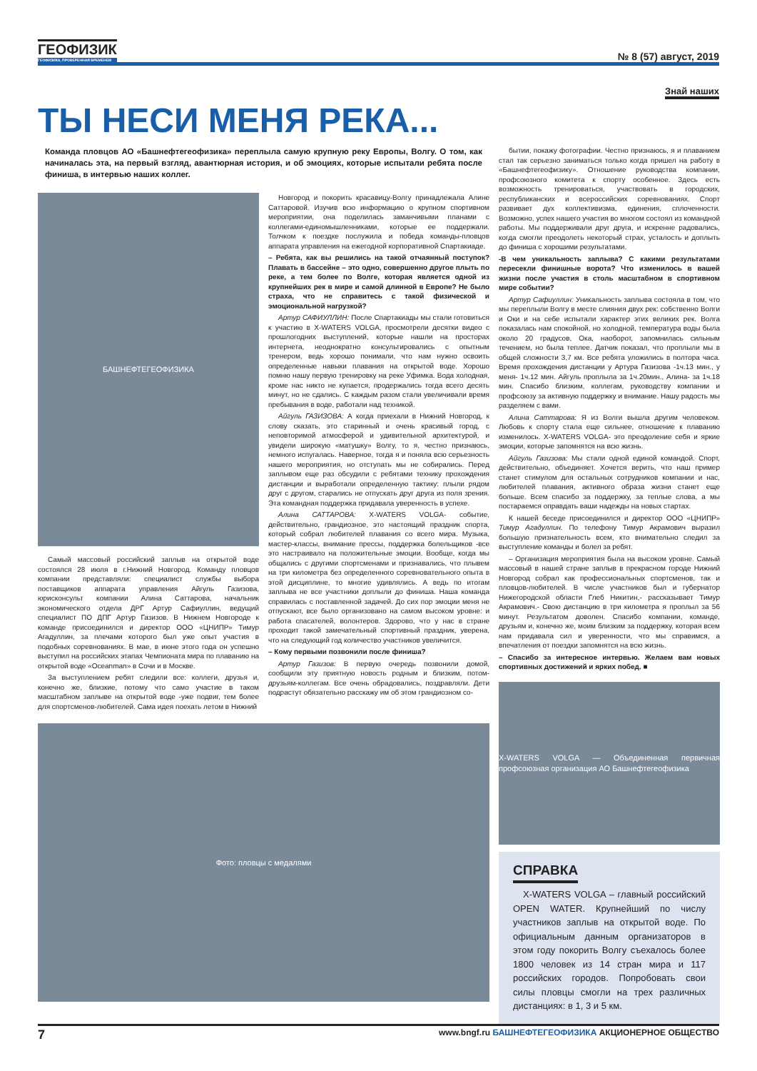ГЕОФИЗИК
ГЕОФИЗИКА, ПРОВЕРЕННАЯ ВРЕМЕНЕМ
№ 8 (57) август, 2019
Знай наших
ТЫ НЕСИ МЕНЯ РЕКА...
Команда пловцов АО «Башнефтегеофизика» переплыла самую крупную реку Европы, Волгу. О том, как начиналась эта, на первый взгляд, авантюрная история, и об эмоциях, которые испытали ребята после финиша, в интервью наших коллег.
БАШНЕФТЕГЕОФИЗИКА
Самый массовый российский заплыв на открытой воде состоялся 28 июля в г.Нижний Новгород. Команду пловцов компании представляли: специалист службы выбора поставщиков аппарата управления Айгуль Газизова, юрисконсульт компании Алина Саттарова, начальник экономического отдела ДРГ Артур Сафиуллин, ведущий специалист ПО ДПГ Артур Газизов. В Нижнем Новгороде к команде присоединился и директор ООО «ЦНИПР» Тимур Агадуллин, за плечами которого был уже опыт участия в подобных соревнованиях. В мае, в июне этого года он успешно выступил на российских этапах Чемпионата мира по плаванию на открытой воде «Oceanman» в Сочи и в Москве.
За выступлением ребят следили все: коллеги, друзья и, конечно же, близкие, потому что само участие в таком масштабном заплыве на открытой воде -уже подвиг, тем более для спортсменов-любителей. Сама идея поехать летом в Нижний
Новгород и покорить красавицу-Волгу принадлежала Алине Саттаровой. Изучив всю информацию о крупном спортивном мероприятии, она поделилась заманчивыми планами с коллегами-единомышленниками, которые ее поддержали. Толчком к поездке послужила и победа команды-пловцов аппарата управления на ежегодной корпоративной Спартакиаде.
– Ребята, как вы решились на такой отчаянный поступок? Плавать в бассейне – это одно, совершенно другое плыть по реке, а тем более по Волге, которая является одной из крупнейших рек в мире и самой длинной в Европе? Не было страха, что не справитесь с такой физической и эмоциональной нагрузкой?
Артур САФИУЛЛИН: После Спартакиады мы стали готовиться к участию в X-WATERS VOLGA, просмотрели десятки видео с прошлогодних выступлений, которые нашли на просторах интернета, неоднократно консультировались с опытным тренером, ведь хорошо понимали, что нам нужно освоить определенные навыки плавания на открытой воде. Хорошо помню нашу первую тренировку на реке Уфимка. Вода холодная, кроме нас никто не купается, продержались тогда всего десять минут, но не сдались. С каждым разом стали увеличивали время пребывания в воде, работали над техникой.
Айгуль ГАЗИЗОВА: А когда приехали в Нижний Новгород, к слову сказать, это старинный и очень красивый город, с неповторимой атмосферой и удивительной архитектурой, и увидели широкую «матушку» Волгу, то я, честно признаюсь, немного испугалась. Наверное, тогда я и поняла всю серьезность нашего мероприятия, но отступать мы не собирались. Перед заплывом еще раз обсудили с ребятами технику прохождения дистанции и выработали определенную тактику: плыли рядом друг с другом, старались не отпускать друг друга из поля зрения. Эта командная поддержка придавала уверенность в успехе.
Алина САТТАРОВА: X-WATERS VOLGA- событие, действительно, грандиозное, это настоящий праздник спорта, который собрал любителей плавания со всего мира. Музыка, мастер-классы, внимание прессы, поддержка болельщиков -все это настраивало на положительные эмоции. Вообще, когда мы общались с другими спортсменами и признавались, что плывем на три километра без определенного соревновательного опыта в этой дисциплине, то многие удивлялись. А ведь по итогам заплыва не все участники доплыли до финиша. Наша команда справилась с поставленной задачей. До сих пор эмоции меня не отпускают, все было организовано на самом высоком уровне: и работа спасателей, волонтеров. Здорово, что у нас в стране проходит такой замечательный спортивный праздник, уверена, что на следующий год количество участников увеличится.
– Кому первыми позвонили после финиша?
Артур Газизов: В первую очередь позвонили домой, сообщили эту приятную новость родным и близким, потом- друзьям-коллегам. Все очень обрадовались, поздравляли. Дети подрастут обязательно расскажу им об этом грандиозном со-
Фото: пловцы с медалями
бытии, покажу фотографии. Честно признаюсь, я и плаванием стал так серьезно заниматься только когда пришел на работу в «Башнефтегеофизику». Отношение руководства компании, профсоюзного комитета к спорту особенное. Здесь есть возможность тренироваться, участвовать в городских, республиканских и всероссийских соревнованиях. Спорт развивает дух коллективизма, единения, сплоченности. Возможно, успех нашего участия во многом состоял из командной работы. Мы поддерживали друг друга, и искренне радовались, когда смогли преодолеть некоторый страх, усталость и доплыть до финиша с хорошими результатами.
-В чем уникальность заплыва? С какими результатами пересекли финишные ворота? Что изменилось в вашей жизни после участия в столь масштабном в спортивном мире событии?
Артур Сафиуллин: Уникальность заплыва состояла в том, что мы переплыли Волгу в месте слияния двух рек: собственно Волги и Оки и на себе испытали характер этих великих рек. Волга показалась нам спокойной, но холодной, температура воды была около 20 градусов, Ока, наоборот, запомнилась сильным течением, но была теплее. Датчик показал, что проплыли мы в общей сложности 3,7 км. Все ребята уложились в полтора часа. Время прохождения дистанции у Артура Газизова -1ч.13 мин., у меня- 1ч.12 мин. Айгуль проплыла за 1ч.20мин., Алина- за 1ч.18 мин. Спасибо близким, коллегам, руководству компании и профсоюзу за активную поддержку и внимание. Нашу радость мы разделяем с вами.
Алина Саттарова: Я из Волги вышла другим человеком. Любовь к спорту стала еще сильнее, отношение к плаванию изменилось. X-WATERS VOLGA- это преодоление себя и яркие эмоции, которые запомнятся на всю жизнь.
Айгуль Газизова: Мы стали одной единой командой. Спорт, действительно, объединяет. Хочется верить, что наш пример станет стимулом для остальных сотрудников компании и нас, любителей плавания, активного образа жизни станет еще больше. Всем спасибо за поддержку, за теплые слова, а мы постараемся оправдать ваши надежды на новых стартах.
К нашей беседе присоединился и директор ООО «ЦНИПР» Тимур Агадуллин. По телефону Тимур Акрамович выразил большую признательность всем, кто внимательно следил за выступление команды и болел за ребят.
– Организация мероприятия была на высоком уровне. Самый массовый в нашей стране заплыв в прекрасном городе Нижний Новгород собрал как профессиональных спортсменов, так и пловцов-любителей. В числе участников был и губернатор Нижегородской области Глеб Никитин,- рассказывает Тимур Акрамович.- Свою дистанцию в три километра я проплыл за 56 минут. Результатом доволен. Спасибо компании, команде, друзьям и, конечно же, моим близким за поддержку, которая всем нам придавала сил и уверенности, что мы справимся, а впечатления от поездки запомнятся на всю жизнь.
– Спасибо за интересное интервью. Желаем вам новых спортивных достижений и ярких побед. ■
X-WATERS VOLGA — Объединенная первичная профсоюзная организация АО Башнефтегеофизика
СПРАВКА
X-WATERS VOLGA – главный российский OPEN WATER. Крупнейший по числу участников заплыв на открытой воде. По официальным данным организаторов в этом году покорить Волгу съехалось более 1800 человек из 14 стран мира и 117 российских городов. Попробовать свои силы пловцы смогли на трех различных дистанциях: в 1, 3 и 5 км.
7 www.bngf.ru БАШНЕФТЕГЕОФИЗИКА АКЦИОНЕРНОЕ ОБЩЕСТВО